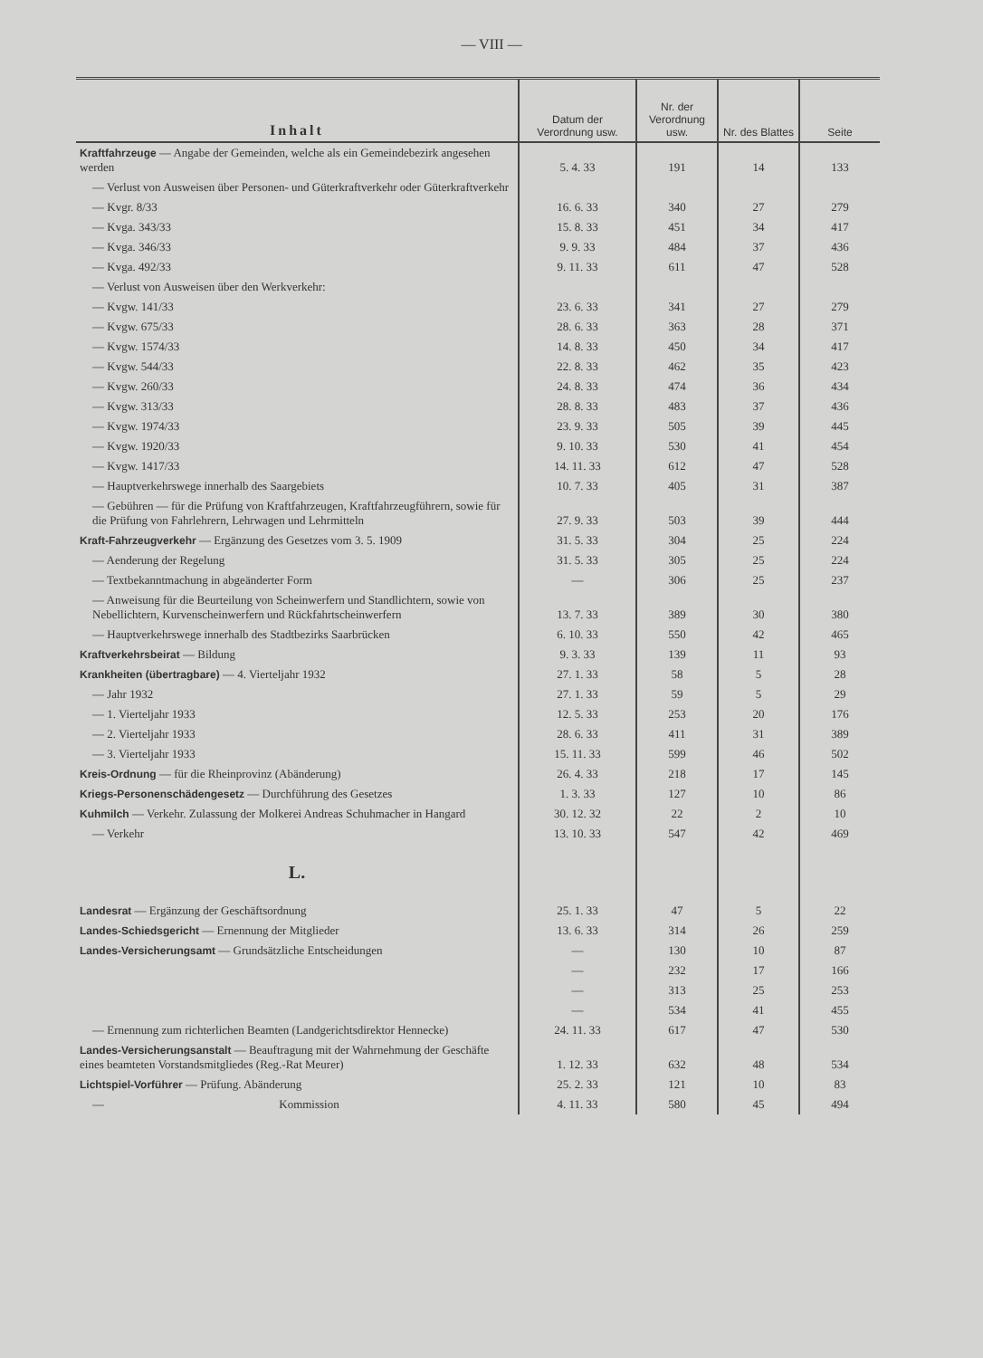— VIII —
| Inhalt | Datum der Verordnung usw. | Nr. der Verordnung usw. | Nr. des Blattes | Seite |
| --- | --- | --- | --- | --- |
| Kraftfahrzeuge — Angabe der Gemeinden, welche als ein Gemeindebezirk angesehen werden | 5. 4. 33 | 191 | 14 | 133 |
| — Verlust von Ausweisen über Personen- und Güterkraftverkehr oder Güterkraftverkehr | | | | |
| — Kvgr. 8/33 | 16. 6. 33 | 340 | 27 | 279 |
| — Kvga. 343/33 | 15. 8. 33 | 451 | 34 | 417 |
| — Kvga. 346/33 | 9. 9. 33 | 484 | 37 | 436 |
| — Kvga. 492/33 | 9. 11. 33 | 611 | 47 | 528 |
| — Verlust von Ausweisen über den Werkverkehr: | | | | |
| — Kvgw. 141/33 | 23. 6. 33 | 341 | 27 | 279 |
| — Kvgw. 675/33 | 28. 6. 33 | 363 | 28 | 371 |
| — Kvgw. 1574/33 | 14. 8. 33 | 450 | 34 | 417 |
| — Kvgw. 544/33 | 22. 8. 33 | 462 | 35 | 423 |
| — Kvgw. 260/33 | 24. 8. 33 | 474 | 36 | 434 |
| — Kvgw. 313/33 | 28. 8. 33 | 483 | 37 | 436 |
| — Kvgw. 1974/33 | 23. 9. 33 | 505 | 39 | 445 |
| — Kvgw. 1920/33 | 9. 10. 33 | 530 | 41 | 454 |
| — Kvgw. 1417/33 | 14. 11. 33 | 612 | 47 | 528 |
| — Hauptverkehrswege innerhalb des Saargebiets | 10. 7. 33 | 405 | 31 | 387 |
| — Gebühren — für die Prüfung von Kraftfahrzeugen, Kraftfahrzeugführern, sowie für die Prüfung von Fahrlehrern, Lehrwagen und Lehrmitteln | 27. 9. 33 | 503 | 39 | 444 |
| Kraft-Fahrzeugverkehr — Ergänzung des Gesetzes vom 3. 5. 1909 | 31. 5. 33 | 304 | 25 | 224 |
| — Aenderung der Regelung | 31. 5. 33 | 305 | 25 | 224 |
| — Textbekanntmachung in abgeänderter Form | — | 306 | 25 | 237 |
| — Anweisung für die Beurteilung von Scheinwerfern und Standlichtern, sowie von Nebellichtern, Kurvenscheinwerfern und Rückfahrtscheinwerfern | 13. 7. 33 | 389 | 30 | 380 |
| — Hauptverkehrswege innerhalb des Stadtbezirks Saarbrücken | 6. 10. 33 | 550 | 42 | 465 |
| Kraftverkehrsbeirat — Bildung | 9. 3. 33 | 139 | 11 | 93 |
| Krankheiten (übertragbare) — 4. Vierteljahr 1932 | 27. 1. 33 | 58 | 5 | 28 |
| — Jahr 1932 | 27. 1. 33 | 59 | 5 | 29 |
| — 1. Vierteljahr 1933 | 12. 5. 33 | 253 | 20 | 176 |
| — 2. Vierteljahr 1933 | 28. 6. 33 | 411 | 31 | 389 |
| — 3. Vierteljahr 1933 | 15. 11. 33 | 599 | 46 | 502 |
| Kreis-Ordnung — für die Rheinprovinz (Abänderung) | 26. 4. 33 | 218 | 17 | 145 |
| Kriegs-Personenschädengesetz — Durchführung des Gesetzes | 1. 3. 33 | 127 | 10 | 86 |
| Kuhmilch — Verkehr. Zulassung der Molkerei Andreas Schuhmacher in Hangard | 30. 12. 32 | 22 | 2 | 10 |
| — Verkehr | 13. 10. 33 | 547 | 42 | 469 |
| L. | | | | |
| Landesrat — Ergänzung der Geschäftsordnung | 25. 1. 33 | 47 | 5 | 22 |
| Landes-Schiedsgericht — Ernennung der Mitglieder | 13. 6. 33 | 314 | 26 | 259 |
| Landes-Versicherungsamt — Grundsätzliche Entscheidungen | — | 130 | 10 | 87 |
| | — | 232 | 17 | 166 |
| | — | 313 | 25 | 253 |
| | — | 534 | 41 | 455 |
| — Ernennung zum richterlichen Beamten (Landgerichtsdirektor Hennecke) | 24. 11. 33 | 617 | 47 | 530 |
| Landes-Versicherungsanstalt — Beauftragung mit der Wahrnehmung der Geschäfte eines beamteten Vorstandsmitgliedes (Reg.-Rat Meurer) | 1. 12. 33 | 632 | 48 | 534 |
| Lichtspiel-Vorführer — Prüfung. Abänderung | 25. 2. 33 | 121 | 10 | 83 |
| — Kommission | 4. 11. 33 | 580 | 45 | 494 |